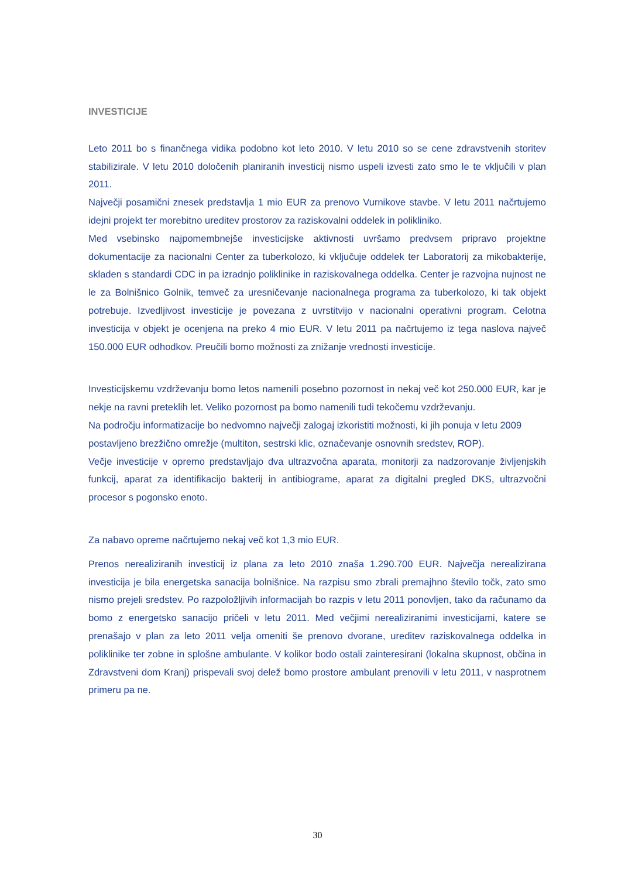INVESTICIJE
Leto 2011 bo s finančnega vidika podobno kot leto 2010. V letu 2010 so se cene zdravstvenih storitev stabilizirale. V letu 2010 določenih planiranih investicij nismo uspeli izvesti zato smo le te vključili v plan 2011.
Največji posamični znesek predstavlja 1 mio EUR za prenovo Vurnikove stavbe. V letu 2011 načrtujemo idejni projekt ter morebitno ureditev prostorov za raziskovalni oddelek in polikliniko.
Med vsebinsko najpomembnejše investicijske aktivnosti uvršamo predvsem pripravo projektne dokumentacije za nacionalni Center za tuberkolozo, ki vključuje oddelek ter Laboratorij za mikobakterije, skladen s standardi CDC in pa izradnjo poliklinike in raziskovalnega oddelka. Center je razvojna nujnost ne le za Bolnišnico Golnik, temveč za uresničevanje nacionalnega programa za tuberkolozo, ki tak objekt potrebuje. Izvedljivost investicije je povezana z uvrstitvijo v nacionalni operativni program. Celotna investicija v objekt je ocenjena na preko 4 mio EUR. V letu 2011 pa načrtujemo iz tega naslova največ 150.000 EUR odhodkov. Preučili bomo možnosti za znižanje vrednosti investicije.
Investicijskemu vzdrževanju bomo letos namenili posebno pozornost in nekaj več kot 250.000 EUR, kar je nekje na ravni preteklih let. Veliko pozornost pa bomo namenili tudi tekočemu vzdrževanju.
Na področju informatizacije bo nedvomno največji zalogaj izkoristiti možnosti, ki jih ponuja v letu 2009 postavljeno brezžično omrežje (multiton, sestrski klic, označevanje osnovnih sredstev, ROP).
Večje investicije v opremo predstavljajo dva ultrazvočna aparata, monitorji za nadzorovanje življenjskih funkcij, aparat za identifikacijo bakterij in antibiograme, aparat za digitalni pregled DKS, ultrazvočni procesor s pogonsko enoto.
Za nabavo opreme načrtujemo nekaj več kot 1,3 mio EUR.
Prenos nerealiziranih investicij iz plana za leto 2010 znaša 1.290.700 EUR. Največja nerealizirana investicija je bila energetska sanacija bolnišnice. Na razpisu smo zbrali premajhno število točk, zato smo nismo prejeli sredstev. Po razpoložljivih informacijah bo razpis v letu 2011 ponovljen, tako da računamo da bomo z energetsko sanacijo pričeli v letu 2011. Med večjimi nerealiziranimi investicijami, katere se prenašajo v plan za leto 2011 velja omeniti še prenovo dvorane, ureditev raziskovalnega oddelka in poliklinike ter zobne in splošne ambulante. V kolikor bodo ostali zainteresirani (lokalna skupnost, občina in Zdravstveni dom Kranj) prispevali svoj delež bomo prostore ambulant prenovili v letu 2011, v nasprotnem primeru pa ne.
30